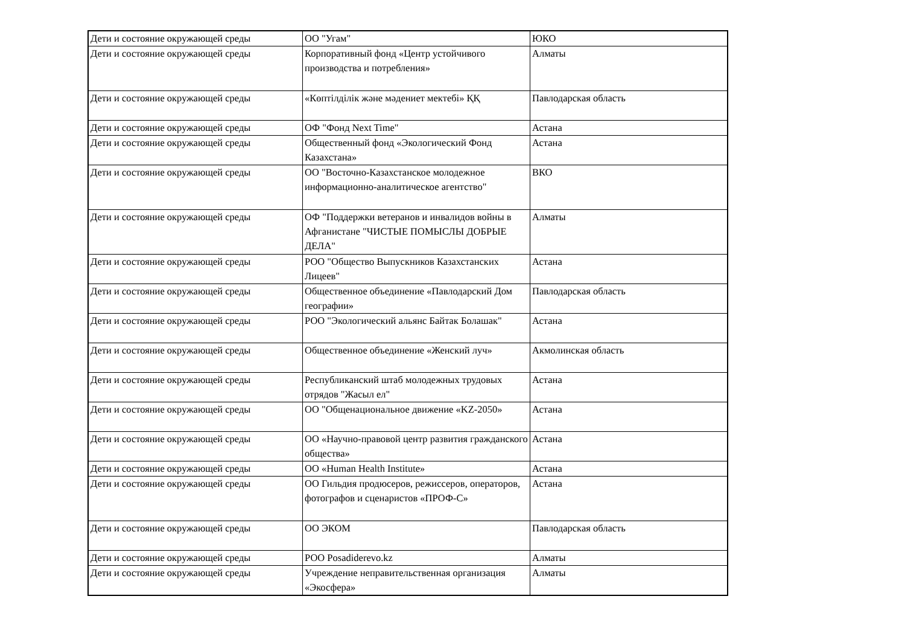| Дети и состояние окружающей среды | ОО "Угам" | ЮКО |
| Дети и состояние окружающей среды | Корпоративный фонд «Центр устойчивого производства и потребления» | Алматы |
| Дети и состояние окружающей среды | «Көптілділік және мәдениет мектебі» ҚҚ | Павлодарская область |
| Дети и состояние окружающей среды | ОФ "Фонд Next Time" | Астана |
| Дети и состояние окружающей среды | Общественный фонд «Экологический Фонд Казахстана» | Астана |
| Дети и состояние окружающей среды | ОО "Восточно-Казахстанское молодежное информационно-аналитическое агентство" | ВКО |
| Дети и состояние окружающей среды | ОФ "Поддержки ветеранов и инвалидов войны в Афганистане "ЧИСТЫЕ ПОМЫСЛЫ ДОБРЫЕ ДЕЛА" | Алматы |
| Дети и состояние окружающей среды | РОО "Общество Выпускников Казахстанских Лицеев" | Астана |
| Дети и состояние окружающей среды | Общественное объединение «Павлодарский Дом географии» | Павлодарская область |
| Дети и состояние окружающей среды | РОО "Экологический альянс Байтак Болашак" | Астана |
| Дети и состояние окружающей среды | Общественное объединение «Женский луч» | Акмолинская область |
| Дети и состояние окружающей среды | Республиканский штаб молодежных трудовых отрядов "Жасыл ел" | Астана |
| Дети и состояние окружающей среды | ОО "Общенациональное движение «KZ-2050» | Астана |
| Дети и состояние окружающей среды | ОО «Научно-правовой центр развития гражданского общества» | Астана |
| Дети и состояние окружающей среды | ОО «Human Health Institute» | Астана |
| Дети и состояние окружающей среды | ОО Гильдия продюсеров, режиссеров, операторов, фотографов и сценаристов «ПРОФ-С» | Астана |
| Дети и состояние окружающей среды | ОО ЭКОМ | Павлодарская область |
| Дети и состояние окружающей среды | РОО Posadiderevo.kz | Алматы |
| Дети и состояние окружающей среды | Учреждение неправительственная организация «Экосфера» | Алматы |